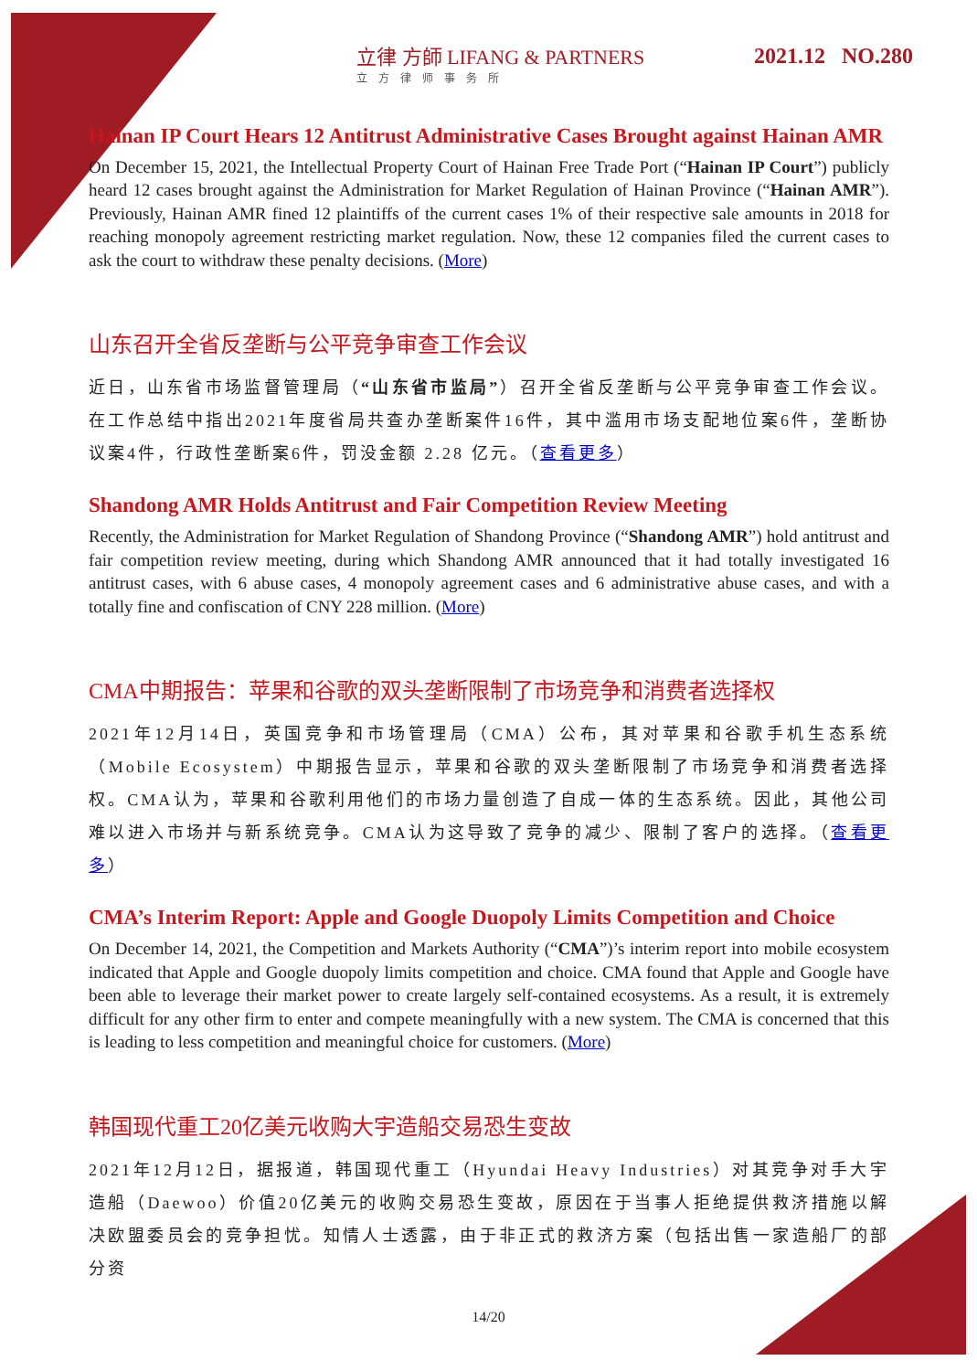立律 方師 LIFANG & PARTNERS
立方律师事务所
2021.12 NO.280
Hainan IP Court Hears 12 Antitrust Administrative Cases Brought against Hainan AMR
On December 15, 2021, the Intellectual Property Court of Hainan Free Trade Port (“Hainan IP Court”) publicly heard 12 cases brought against the Administration for Market Regulation of Hainan Province (“Hainan AMR”). Previously, Hainan AMR fined 12 plaintiffs of the current cases 1% of their respective sale amounts in 2018 for reaching monopoly agreement restricting market regulation. Now, these 12 companies filed the current cases to ask the court to withdraw these penalty decisions. (More)
山东召开全省反垄断与公平竞争审查工作会议
近日，山东省市场监督管理局（“山东省市监局”）召开全省反垄断与公平竞争审查工作会议。在工作总结中指出2021年度省局共查办垄断案件16件，其中滥用市场支配地位案6件，垄断协议案4件，行政性垄断案6件，罚没金额 2.28 亿元。（查看更多）
Shandong AMR Holds Antitrust and Fair Competition Review Meeting
Recently, the Administration for Market Regulation of Shandong Province (“Shandong AMR”) hold antitrust and fair competition review meeting, during which Shandong AMR announced that it had totally investigated 16 antitrust cases, with 6 abuse cases, 4 monopoly agreement cases and 6 administrative abuse cases, and with a totally fine and confiscation of CNY 228 million. (More)
CMA中期报告：苹果和谷歌的双头垄断限制了市场竞争和消费者选择权
2021年12月14日，英国竞争和市场管理局（CMA）公布，其对苹果和谷歌手机生态系统（Mobile Ecosystem）中期报告显示，苹果和谷歌的双头垄断限制了市场竞争和消费者选择权。CMA认为，苹果和谷歌利用他们的市场力量创造了自成一体的生态系统。因此，其他公司难以进入市场并与新系统竞争。CMA认为这导致了竞争的减少、限制了客户的选择。（查看更多）
CMA’s Interim Report: Apple and Google Duopoly Limits Competition and Choice
On December 14, 2021, the Competition and Markets Authority (“CMA”)’s interim report into mobile ecosystem indicated that Apple and Google duopoly limits competition and choice. CMA found that Apple and Google have been able to leverage their market power to create largely self-contained ecosystems. As a result, it is extremely difficult for any other firm to enter and compete meaningfully with a new system. The CMA is concerned that this is leading to less competition and meaningful choice for customers. (More)
韩国现代重工20亿美元收购大宇造船交易恐生变故
2021年12月12日，据报道，韩国现代重工（Hyundai Heavy Industries）对其竞争对手大宇造船（Daewoo）价值20亿美元的收购交易恐生变故，原因在于当事人拒绝提供救济措施以解决欧盟委员会的竞争担忧。知情人士透露，由于非正式的救济方案（包括出售一家造船厂的部分资
14/20